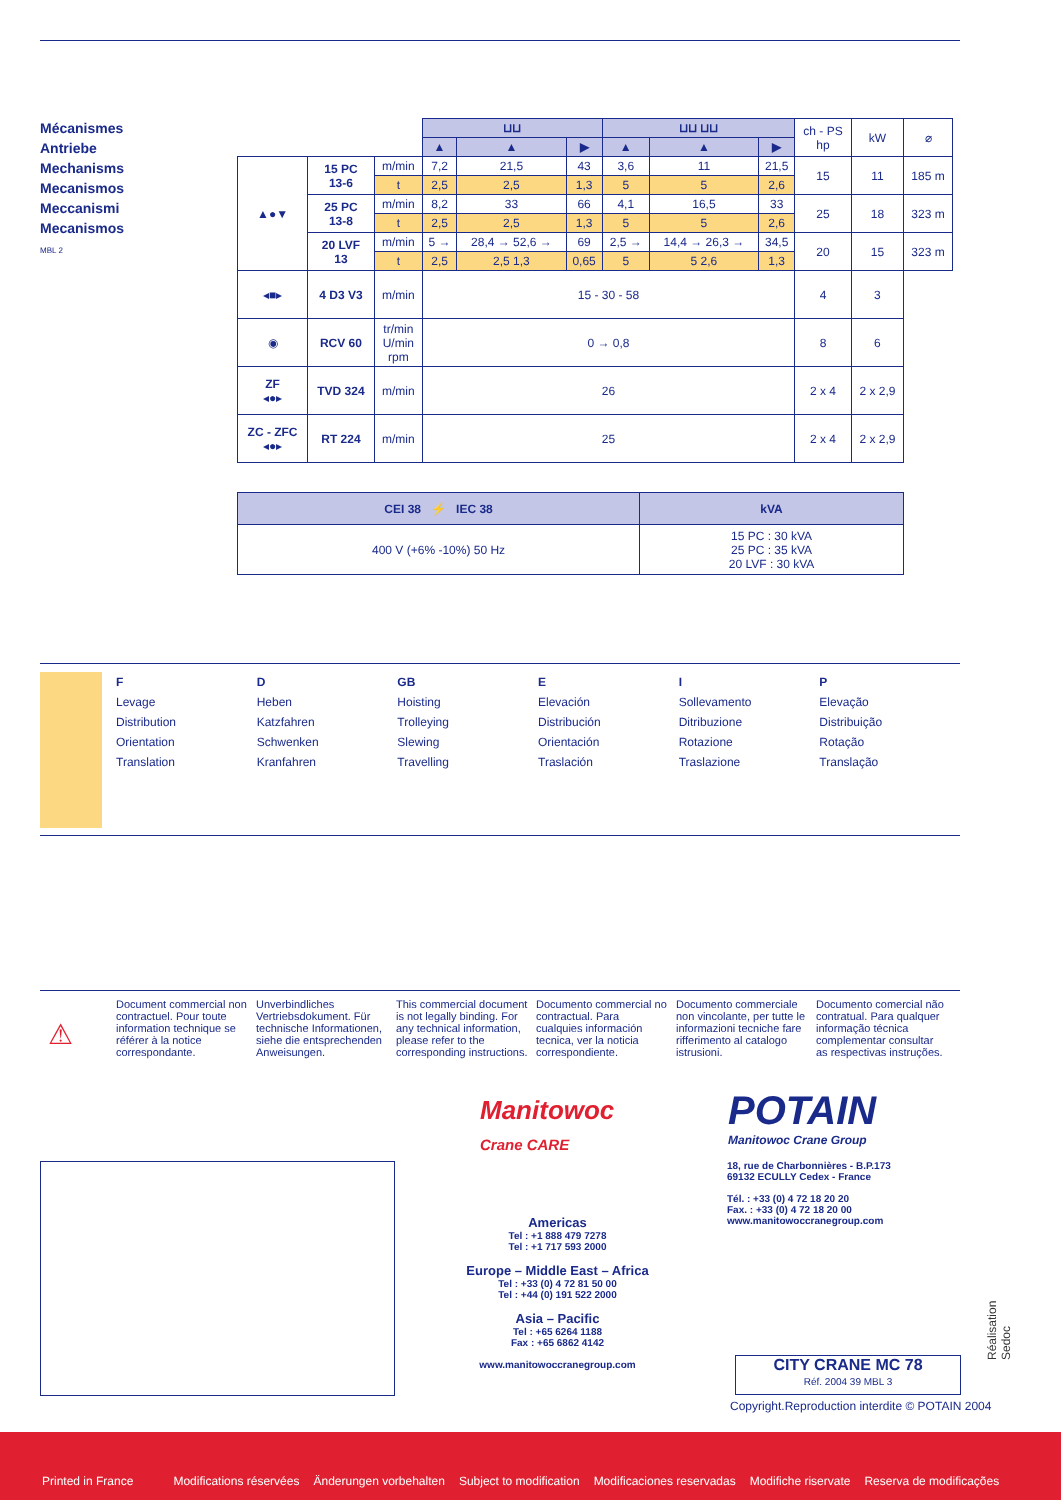Mécanismes
Antriebe
Mechanisms
Mecanismos
Meccanismi
Mecanismos
MBL 2
| | | | ⊔⊔ | | | ⊔⊔ ⊔⊔ | | | ch - PS hp | kW | ⌀ |
| | | | ▲ | ▲ | ▶ | ▲ | ▲ | ▶ | | | |
| ▲●▼ | 15 PC 13-6 | m/min | 7,2 | 21,5 | 43 | 3,6 | 11 | 21,5 | 15 | 11 | 185 m |
| | | t | 2,5 | 2,5 | 1,3 | 5 | 5 | 2,6 | | | |
| | 25 PC 13-8 | m/min | 8,2 | 33 | 66 | 4,1 | 16,5 | 33 | 25 | 18 | 323 m |
| | | t | 2,5 | 2,5 | 1,3 | 5 | 5 | 2,6 | | | |
| | 20 LVF 13 | m/min | 5 → | 28,4 → 52,6 → | 69 | 2,5 → | 14,4 → 26,3 → | 34,5 | 20 | 15 | 323 m |
| | | t | 2,5 | 2,5 1,3 | 0,65 | 5 | 5 2,6 | 1,3 | | | |
| ◂■▸ | 4 D3 V3 | m/min | 15 - 30 - 58 | | | | | | 4 | 3 | |
| ◉ | RCV 60 | tr/min U/min rpm | 0 → 0,8 | | | | | | 8 | 6 | |
| ZF ◂●▸ | TVD 324 | m/min | 26 | | | | | | 2 x 4 | 2 x 2,9 | |
| ZC - ZFC ◂●▸ | RT 224 | m/min | 25 | | | | | | 2 x 4 | 2 x 2,9 | |
| CEI 38 ⚡ IEC 38 | kVA |
| --- | --- |
| 400 V (+6% -10%) 50 Hz | 15 PC : 30 kVA 25 PC : 35 kVA 20 LVF : 30 kVA |
F
Levage
Distribution
Orientation
Translation
D
Heben
Katzfahren
Schwenken
Kranfahren
GB
Hoisting
Trolleying
Slewing
Travelling
E
Elevación
Distribución
Orientación
Traslación
I
Sollevamento
Ditribuzione
Rotazione
Traslazione
P
Elevação
Distribuição
Rotação
Translação
⚠
Document commercial non contractuel. Pour toute information technique se référer à la notice correspondante.
Unverbindliches Vertriebsdokument. Für technische Informationen, siehe die entsprechenden Anweisungen.
This commercial document is not legally binding. For any technical information, please refer to the corresponding instructions.
Documento commercial no contractual. Para cualquies información tecnica, ver la noticia correspondiente.
Documento commerciale non vincolante, per tutte le informazioni tecniche fare rifferimento al catalogo istrusioni.
Documento comercial não contratual. Para qualquer informação técnica complementar consultar as respectivas instruções.
Manitowoc
Crane CARE
POTAIN
Manitowoc Crane Group
Americas
Tel : +1 888 479 7278
Tel : +1 717 593 2000
Europe – Middle East – Africa
Tel : +33 (0) 4 72 81 50 00
Tel : +44 (0) 191 522 2000
Asia – Pacific
Tel : +65 6264 1188
Fax : +65 6862 4142
www.manitowoccranegroup.com
18, rue de Charbonnières - B.P.173
69132 ECULLY Cedex - France
Tél. : +33 (0) 4 72 18 20 20
Fax. : +33 (0) 4 72 18 20 00
www.manitowoccranegroup.com
CITY CRANE MC 78
Réf. 2004 39 MBL 3
Copyright.Reproduction interdite © POTAIN 2004
Réalisation Sedoc
Printed in France Modifications réservées Änderungen vorbehalten Subject to modification Modificaciones reservadas Modifiche riservate Reserva de modificações